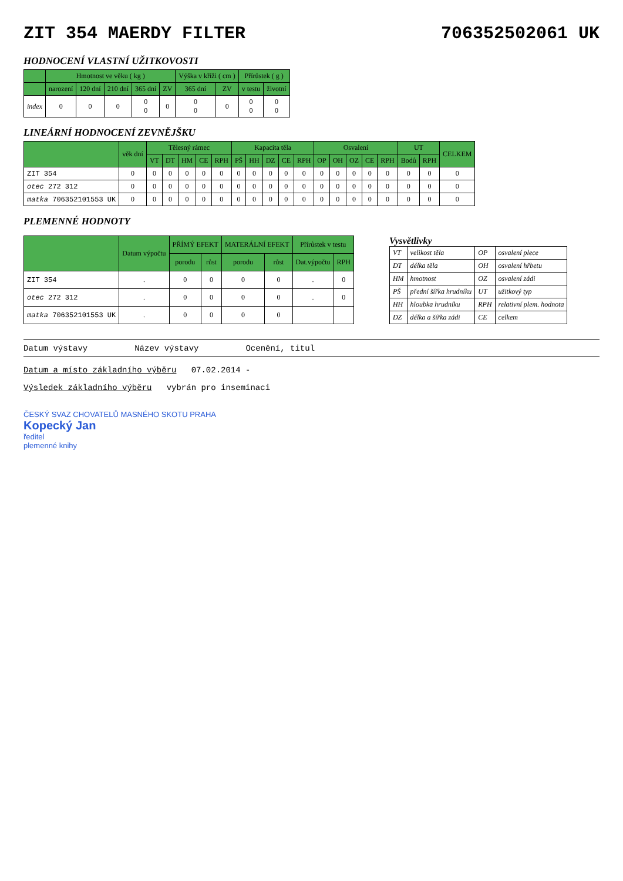ZIT 354 MAERDY FILTER 706352502061 UK
HODNOCENÍ VLASTNÍ UŽITKOVOSTI
| | Hmotnost ve věku ( kg ) | | | | | Výška v kříži ( cm ) | | Přírůstek ( g ) | |
| --- | --- | --- | --- | --- | --- | --- | --- | --- | --- |
| | narození | 120 dní | 210 dní | 365 dní | ZV | 365 dní | ZV | v testu | životní |
| index | 0 | 0 | 0 | 0 0 | 0 | 0 0 | 0 | 0 0 | 0 0 |
LINEÁRNÍ HODNOCENÍ ZEVNĚJŠKU
| | věk dní | Tělesný rámec | | | | | Kapacita těla | | | | | Osvalení | | | | | UT | | CELKEM |
| --- | --- | --- | --- | --- | --- | --- | --- | --- | --- | --- | --- | --- | --- | --- | --- | --- | --- | --- | --- |
| | | VT | DT | HM | CE | RPH | PŠ | HH | DZ | CE | RPH | OP | OH | OZ | CE | RPH | Bodů | RPH | |
| ZIT 354 | 0 | 0 | 0 | 0 | 0 | 0 | 0 | 0 | 0 | 0 | 0 | 0 | 0 | 0 | 0 | 0 | 0 | 0 | 0 |
| otec 272 312 | 0 | 0 | 0 | 0 | 0 | 0 | 0 | 0 | 0 | 0 | 0 | 0 | 0 | 0 | 0 | 0 | 0 | 0 | 0 |
| matka 706352101553 UK | 0 | 0 | 0 | 0 | 0 | 0 | 0 | 0 | 0 | 0 | 0 | 0 | 0 | 0 | 0 | 0 | 0 | 0 | 0 |
PLEMENNÉ HODNOTY
| | Datum výpočtu | PŘÍMÝ EFEKT | | MATERÁLNÍ EFEKT | | Přírůstek v testu | |
| --- | --- | --- | --- | --- | --- | --- | --- |
| | | porodu | růst | porodu | růst | Dat.výpočtu | RPH |
| ZIT 354 | . | 0 | 0 | 0 | 0 | . | 0 |
| otec 272 312 | . | 0 | 0 | 0 | 0 | . | 0 |
| matka 706352101553 UK | . | 0 | 0 | 0 | 0 | | |
Vysvětlivky
| VT | velikost těla | OP | osvalení plece |
| DT | délka těla | OH | osvalení hřbetu |
| HM | hmotnost | OZ | osvalení zádi |
| PŠ | přední šířka hrudníku | UT | užitkový typ |
| HH | hloubka hrudníku | RPH | relativní plem. hodnota |
| DZ | délka a šířka zádi | CE | celkem |
Datum výstavy Název výstavy Ocenění, titul
Datum a místo základního výběru 07.02.2014 -
Výsledek základního výběru vybrán pro inseminaci
ČESKÝ SVAZ CHOVATELŮ MASNÉHO SKOTU PRAHA
Kopecký Jan
ředitel
plemenné knihy